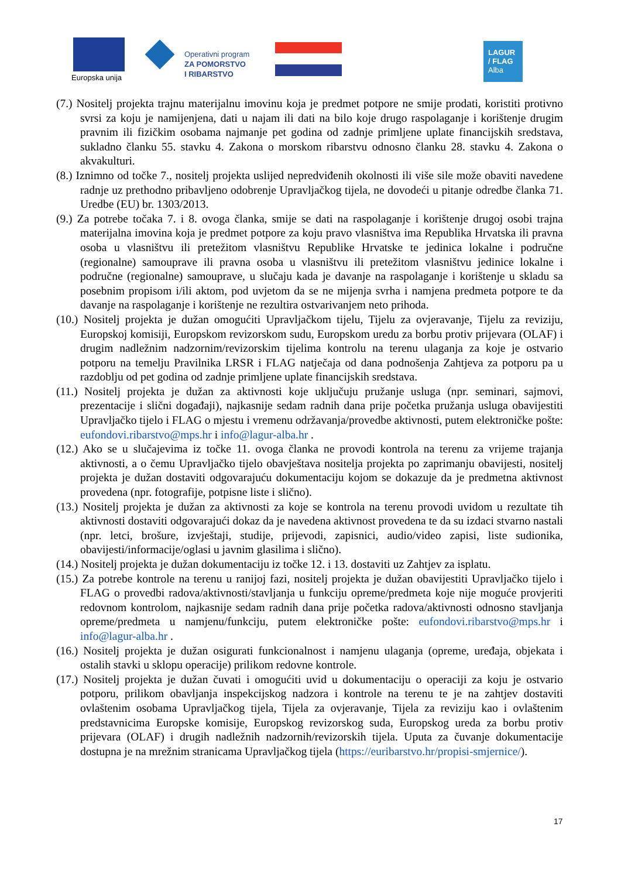Europska unija
Operativni program
ZA POMORSTVO
I RIBARSTVO
LAGUR
/ FLAG
Alba
(7.) Nositelj projekta trajnu materijalnu imovinu koja je predmet potpore ne smije prodati, koristiti protivno svrsi za koju je namijenjena, dati u najam ili dati na bilo koje drugo raspolaganje i korištenje drugim pravnim ili fizičkim osobama najmanje pet godina od zadnje primljene uplate financijskih sredstava, sukladno članku 55. stavku 4. Zakona o morskom ribarstvu odnosno članku 28. stavku 4. Zakona o akvakulturi.
(8.) Iznimno od točke 7., nositelj projekta uslijed nepredviđenih okolnosti ili više sile može obaviti navedene radnje uz prethodno pribavljeno odobrenje Upravljačkog tijela, ne dovodeći u pitanje odredbe članka 71. Uredbe (EU) br. 1303/2013.
(9.) Za potrebe točaka 7. i 8. ovoga članka, smije se dati na raspolaganje i korištenje drugoj osobi trajna materijalna imovina koja je predmet potpore za koju pravo vlasništva ima Republika Hrvatska ili pravna osoba u vlasništvu ili pretežitom vlasništvu Republike Hrvatske te jedinica lokalne i područne (regionalne) samouprave ili pravna osoba u vlasništvu ili pretežitom vlasništvu jedinice lokalne i područne (regionalne) samouprave, u slučaju kada je davanje na raspolaganje i korištenje u skladu sa posebnim propisom i/ili aktom, pod uvjetom da se ne mijenja svrha i namjena predmeta potpore te da davanje na raspolaganje i korištenje ne rezultira ostvarivanjem neto prihoda.
(10.) Nositelj projekta je dužan omogućiti Upravljačkom tijelu, Tijelu za ovjeravanje, Tijelu za reviziju, Europskoj komisiji, Europskom revizorskom sudu, Europskom uredu za borbu protiv prijevara (OLAF) i drugim nadležnim nadzornim/revizorskim tijelima kontrolu na terenu ulaganja za koje je ostvario potporu na temelju Pravilnika LRSR i FLAG natječaja od dana podnošenja Zahtjeva za potporu pa u razdoblju od pet godina od zadnje primljene uplate financijskih sredstava.
(11.) Nositelj projekta je dužan za aktivnosti koje uključuju pružanje usluga (npr. seminari, sajmovi, prezentacije i slični događaji), najkasnije sedam radnih dana prije početka pružanja usluga obavijestiti Upravljačko tijelo i FLAG o mjestu i vremenu održavanja/provedbe aktivnosti, putem elektroničke pošte: eufondovi.ribarstvo@mps.hr i info@lagur-alba.hr .
(12.) Ako se u slučajevima iz točke 11. ovoga članka ne provodi kontrola na terenu za vrijeme trajanja aktivnosti, a o čemu Upravljačko tijelo obavještava nositelja projekta po zaprimanju obavijesti, nositelj projekta je dužan dostaviti odgovarajuću dokumentaciju kojom se dokazuje da je predmetna aktivnost provedena (npr. fotografije, potpisne liste i slično).
(13.) Nositelj projekta je dužan za aktivnosti za koje se kontrola na terenu provodi uvidom u rezultate tih aktivnosti dostaviti odgovarajući dokaz da je navedena aktivnost provedena te da su izdaci stvarno nastali (npr. letci, brošure, izvještaji, studije, prijevodi, zapisnici, audio/video zapisi, liste sudionika, obavijesti/informacije/oglasi u javnim glasilima i slično).
(14.) Nositelj projekta je dužan dokumentaciju iz točke 12. i 13. dostaviti uz Zahtjev za isplatu.
(15.) Za potrebe kontrole na terenu u ranijoj fazi, nositelj projekta je dužan obavijestiti Upravljačko tijelo i FLAG o provedbi radova/aktivnosti/stavljanja u funkciju opreme/predmeta koje nije moguće provjeriti redovnom kontrolom, najkasnije sedam radnih dana prije početka radova/aktivnosti odnosno stavljanja opreme/predmeta u namjenu/funkciju, putem elektroničke pošte: eufondovi.ribarstvo@mps.hr i info@lagur-alba.hr .
(16.) Nositelj projekta je dužan osigurati funkcionalnost i namjenu ulaganja (opreme, uređaja, objekata i ostalih stavki u sklopu operacije) prilikom redovne kontrole.
(17.) Nositelj projekta je dužan čuvati i omogućiti uvid u dokumentaciju o operaciji za koju je ostvario potporu, prilikom obavljanja inspekcijskog nadzora i kontrole na terenu te je na zahtjev dostaviti ovlaštenim osobama Upravljačkog tijela, Tijela za ovjeravanje, Tijela za reviziju kao i ovlaštenim predstavnicima Europske komisije, Europskog revizorskog suda, Europskog ureda za borbu protiv prijevara (OLAF) i drugih nadležnih nadzornih/revizorskih tijela. Uputa za čuvanje dokumentacije dostupna je na mrežnim stranicama Upravljačkog tijela (https://euribarstvo.hr/propisi-smjernice/).
17